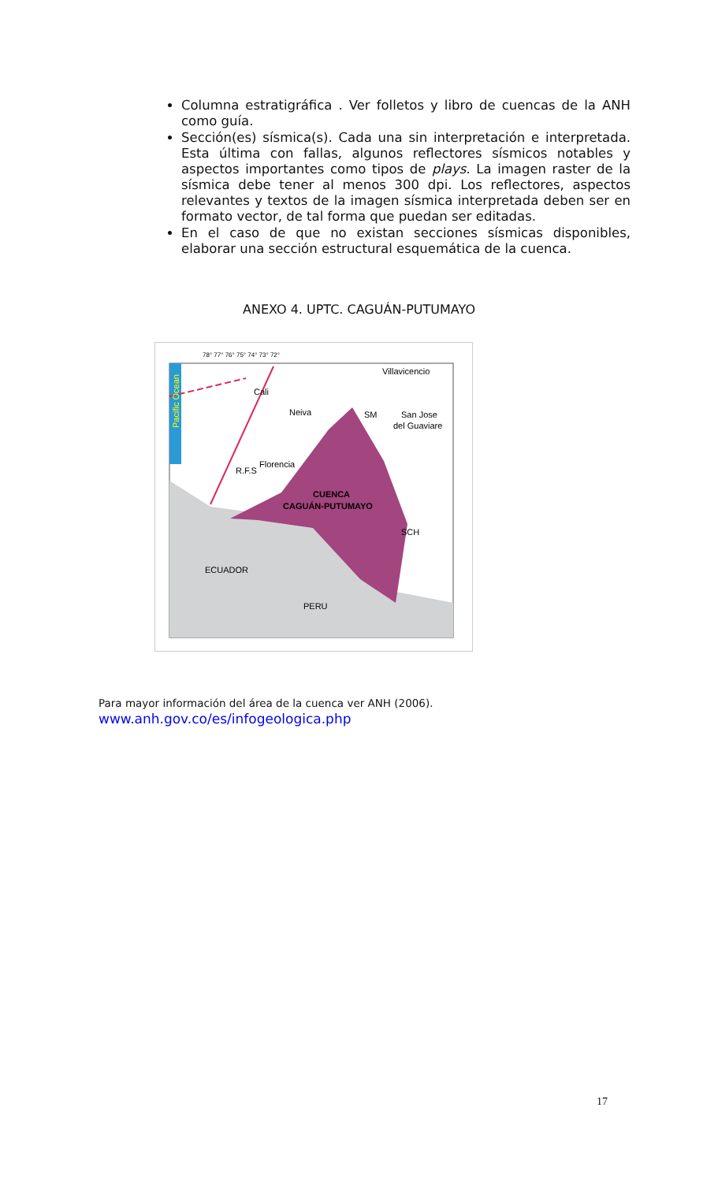Columna estratigráfica . Ver folletos y libro de cuencas de la ANH como guía.
Sección(es) sísmica(s). Cada una sin interpretación e interpretada. Esta última con fallas, algunos reflectores sísmicos notables y aspectos importantes como tipos de plays. La imagen raster de la sísmica debe tener al menos 300 dpi. Los reflectores, aspectos relevantes y textos de la imagen sísmica interpretada deben ser en formato vector, de tal forma que puedan ser editadas.
En el caso de que no existan secciones sísmicas disponibles, elaborar una sección estructural esquemática de la cuenca.
ANEXO 4. UPTC. CAGUÁN-PUTUMAYO
Pacific Ocean
Cali
Neiva
Villavicencio
SM
San Jose
del Guaviare
Florencia
R.F.S
CUENCA
CAGUÁN-PUTUMAYO
SCH
ECUADOR
PERU
78° 77° 76° 75° 74° 73° 72°
Para mayor información del área de la cuenca ver ANH (2006).
www.anh.gov.co/es/infogeologica.php
17